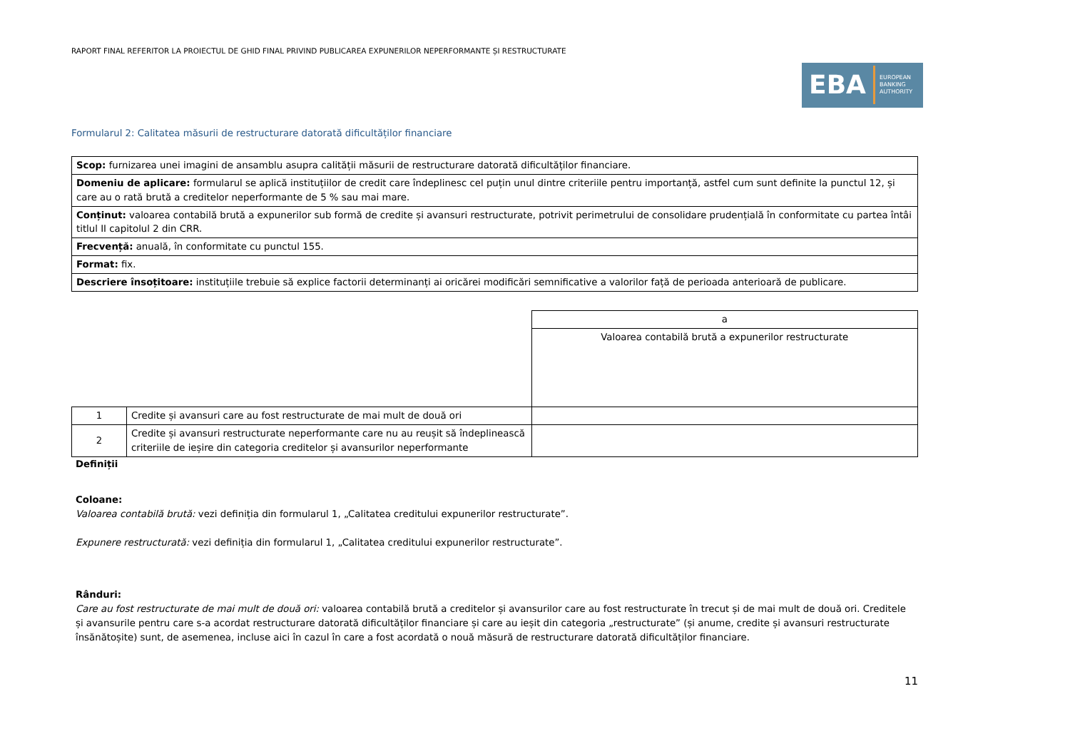RAPORT FINAL REFERITOR LA PROIECTUL DE GHID FINAL PRIVIND PUBLICAREA EXPUNERILOR NEPERFORMANTE ȘI RESTRUCTURATE
EBA EUROPEAN
BANKING
AUTHORITY
Formularul 2: Calitatea măsurii de restructurare datorată dificultăților financiare
| Scop: furnizarea unei imagini de ansamblu asupra calității măsurii de restructurare datorată dificultăților financiare. |
| Domeniu de aplicare: formularul se aplică instituțiilor de credit care îndeplinesc cel puțin unul dintre criteriile pentru importanță, astfel cum sunt definite la punctul 12, și care au o rată brută a creditelor neperformante de 5 % sau mai mare. |
| Conținut: valoarea contabilă brută a expunerilor sub formă de credite și avansuri restructurate, potrivit perimetrului de consolidare prudențială în conformitate cu partea întâi titlul II capitolul 2 din CRR. |
| Frecvență: anuală, în conformitate cu punctul 155. |
| Format: fix. |
| Descriere însoțitoare: instituțiile trebuie să explice factorii determinanți ai oricărei modificări semnificative a valorilor față de perioada anterioară de publicare. |
| | | a |
| | | Valoarea contabilă brută a expunerilor restructurate |
| 1 | Credite și avansuri care au fost restructurate de mai mult de două ori | |
| 2 | Credite și avansuri restructurate neperformante care nu au reușit să îndeplinească criteriile de ieșire din categoria creditelor și avansurilor neperformante | |
Definiții
Coloane:
Valoarea contabilă brută: vezi definiția din formularul 1, „Calitatea creditului expunerilor restructurate”.
Expunere restructurată: vezi definiția din formularul 1, „Calitatea creditului expunerilor restructurate”.
Rânduri:
Care au fost restructurate de mai mult de două ori: valoarea contabilă brută a creditelor și avansurilor care au fost restructurate în trecut și de mai mult de două ori. Creditele și avansurile pentru care s-a acordat restructurare datorată dificultăților financiare și care au ieșit din categoria „restructurate” (și anume, credite și avansuri restructurate însănătoșite) sunt, de asemenea, incluse aici în cazul în care a fost acordată o nouă măsură de restructurare datorată dificultăților financiare.
11